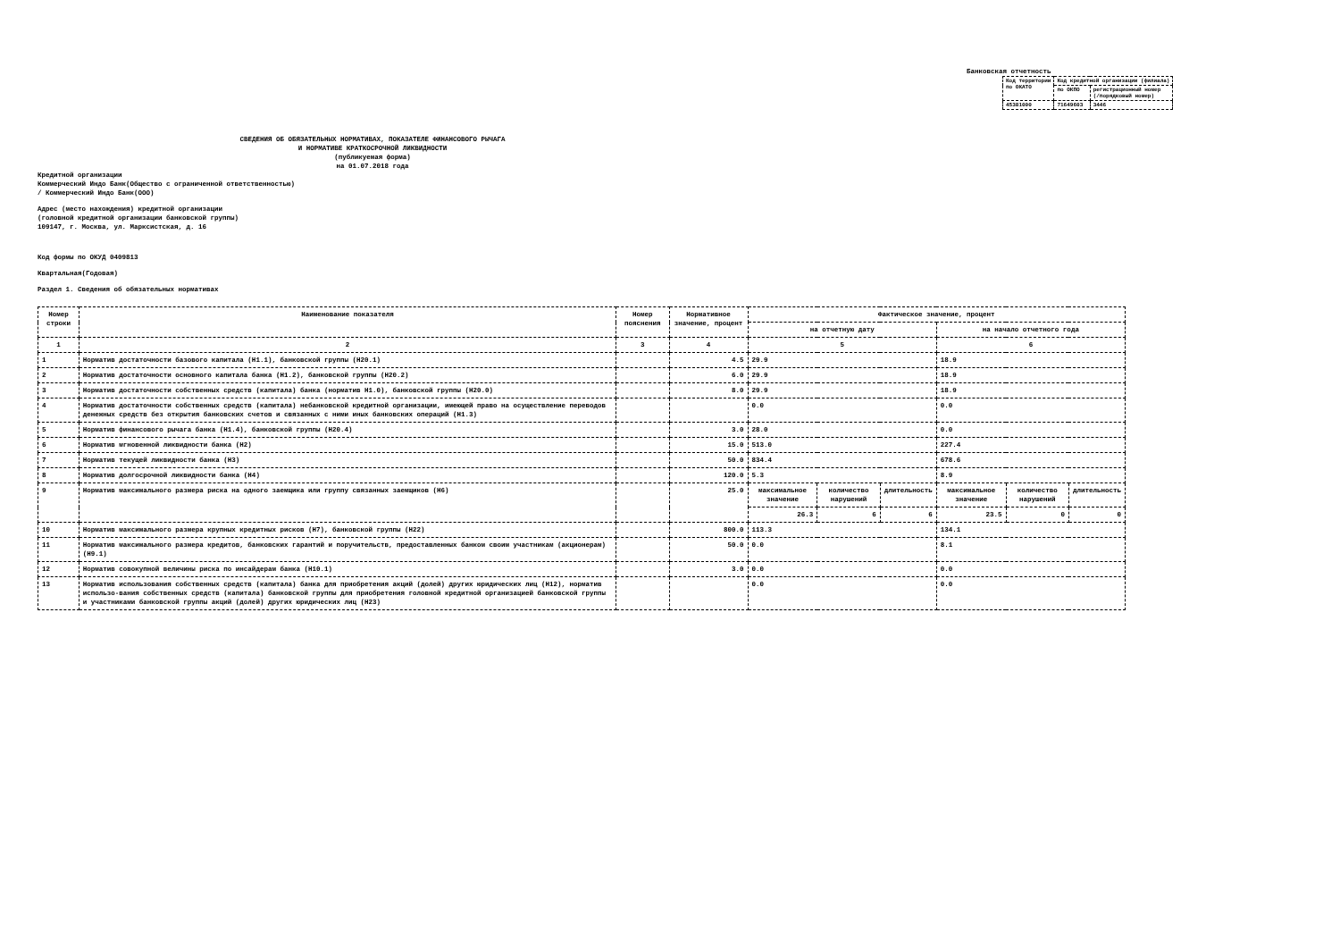Банковская отчетность
| Код территории по ОКАТО | Код кредитной организации (филиала) | |
| | по ОКПО | регистрационный номер (/порядковый номер) |
| 45381000 | 71649603 | 3446 |
СВЕДЕНИЯ ОБ ОБЯЗАТЕЛЬНЫХ НОРМАТИВАХ, ПОКАЗАТЕЛЕ ФИНАНСОВОГО РЫЧАГА
И НОРМАТИВЕ КРАТКОСРОЧНОЙ ЛИКВИДНОСТИ
(публикуемая форма)
на 01.07.2018 года
Кредитной организации
Коммерческий Индо Банк(Общество с ограниченной ответственностью)
/ Коммерческий Индо Банк(ООО)
Адрес (место нахождения) кредитной организации
(головной кредитной организации банковской группы)
109147, г. Москва, ул. Марксистская, д. 16
Код формы по ОКУД 0409813
Квартальная(Годовая)
Раздел 1. Сведения об обязательных нормативах
| Номер строки | Наименование показателя | Номер пояснения | Нормативное значение, процент | Фактическое значение, процент | | | | | |
| --- | --- | --- | --- | --- | --- | --- | --- | --- | --- |
| | | | | на отчетную дату | | | на начало отчетного года | | |
| 1 | 2 | 3 | 4 | 5 | | | 6 | | |
| 1 | Норматив достаточности базового капитала (Н1.1), банковской группы (Н20.1) | | 4.5 | 29.9 | | | 18.9 | | |
| 2 | Норматив достаточности основного капитала банка (Н1.2), банковской группы (Н20.2) | | 6.0 | 29.9 | | | 18.9 | | |
| 3 | Норматив достаточности собственных средств (капитала) банка (норматив Н1.0), банковской группы (Н20.0) | | 8.0 | 29.9 | | | 18.9 | | |
| 4 | Норматив достаточности собственных средств (капитала) небанковской кредитной организации, имеющей право на осуществление переводов денежных средств без открытия банковских счетов и связанных с ними иных банковских операций (Н1.3) | | | 0.0 | | | 0.0 | | |
| 5 | Норматив финансового рычага банка (Н1.4), банковской группы (Н20.4) | | 3.0 | 28.0 | | | 0.0 | | |
| 6 | Норматив мгновенной ликвидности банка (Н2) | | 15.0 | 513.0 | | | 227.4 | | |
| 7 | Норматив текущей ликвидности банка (Н3) | | 50.0 | 834.4 | | | 678.6 | | |
| 8 | Норматив долгосрочной ликвидности банка (Н4) | | 120.0 | 5.3 | | | 8.9 | | |
| 9 | Норматив максимального размера риска на одного заемщика или группу связанных заемщиков (Н6) | | 25.0 | максимальное значение | количество нарушений | длительность | максимальное значение | количество нарушений | длительность |
| | | | | 26.3 | 6 | 6 | 23.5 | 0 | 0 |
| 10 | Норматив максимального размера крупных кредитных рисков (Н7), банковской группы (Н22) | | 800.0 | 113.3 | | | 134.1 | | |
| 11 | Норматив максимального размера кредитов, банковских гарантий и поручительств, предоставленных банком своим участникам (акционерам) (Н9.1) | | 50.0 | 0.0 | | | 8.1 | | |
| 12 | Норматив совокупной величины риска по инсайдерам банка (Н10.1) | | 3.0 | 0.0 | | | 0.0 | | |
| 13 | Норматив использования собственных средств (капитала) банка для приобретения акций (долей) других юридических лиц (Н12), норматив использо-вания собственных средств (капитала) банковской группы для приобретения головной кредитной организацией банковской группы и участниками банковской группы акций (долей) других юридических лиц (Н23) | | | 0.0 | | | 0.0 | | |